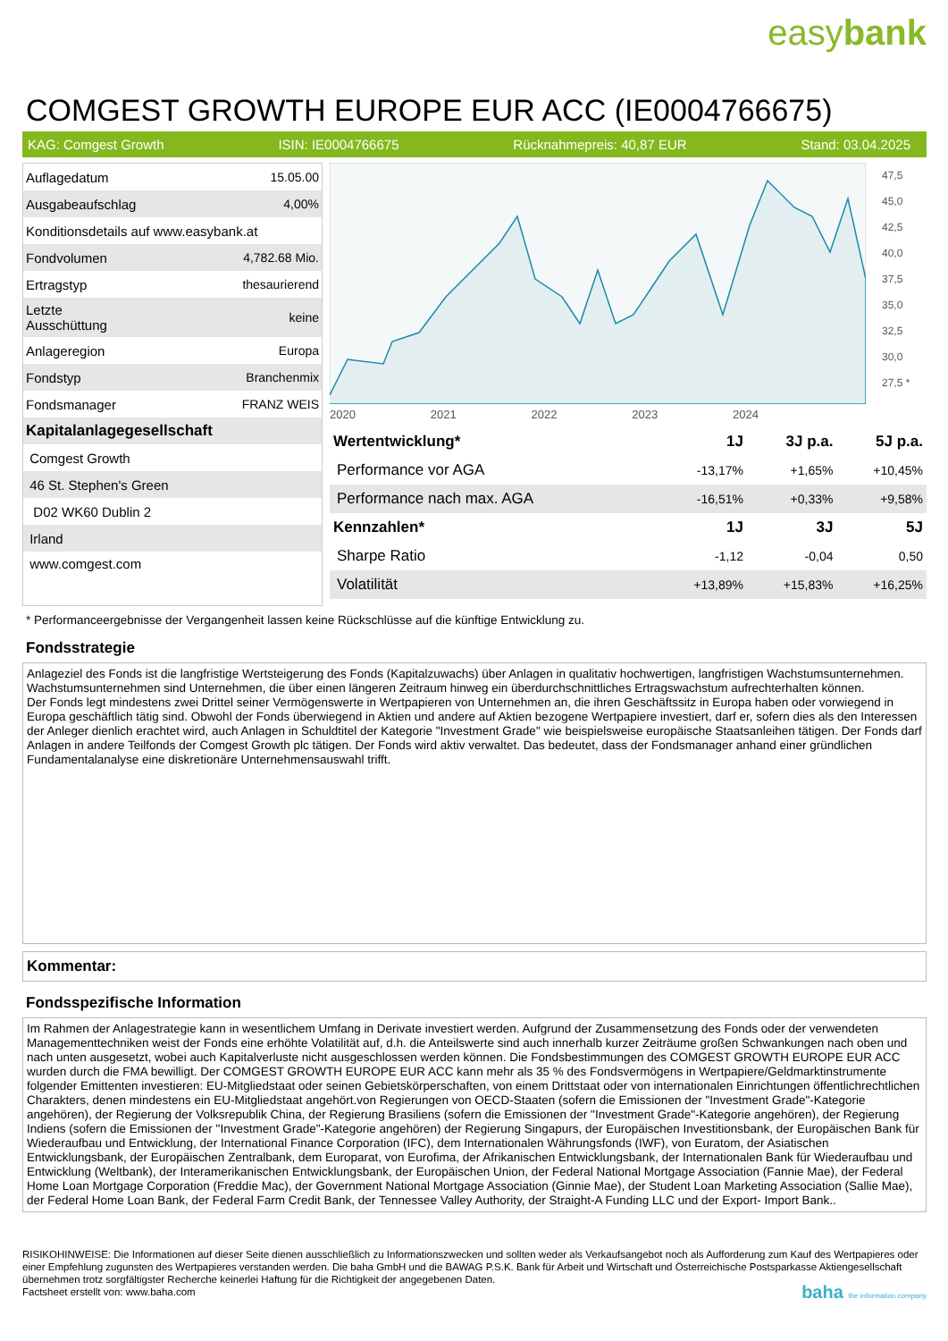easybank
COMGEST GROWTH EUROPE EUR ACC (IE0004766675)
KAG: Comgest Growth ISIN: IE0004766675 Rücknahmepreis: 40,87 EUR Stand: 03.04.2025
| Auflagedatum | 15.05.00 |
| Ausgabeaufschlag | 4,00% |
| Konditionsdetails auf www.easybank.at | |
| Fondvolumen | 4,782.68 Mio. |
| Ertragstyp | thesaurierend |
| Letzte Ausschüttung | keine |
| Anlageregion | Europa |
| Fondstyp | Branchenmix |
| Fondsmanager | FRANZ WEIS |
| Kapitalanlagegesellschaft | |
| Comgest Growth | |
| 46 St. Stephen's Green | |
| D02 WK60 Dublin 2 | |
| Irland | |
| www.comgest.com | |
2020 2021 2022 2023 2024
47,5 45,0 42,5 40,0 37,5 35,0 32,5 30,0 27,5 *
| Wertentwicklung* | 1J | 3J p.a. | 5J p.a. |
| --- | --- | --- | --- |
| Performance vor AGA | -13,17% | +1,65% | +10,45% |
| Performance nach max. AGA | -16,51% | +0,33% | +9,58% |
| Kennzahlen* | 1J | 3J | 5J |
| Sharpe Ratio | -1,12 | -0,04 | 0,50 |
| Volatilität | +13,89% | +15,83% | +16,25% |
* Performanceergebnisse der Vergangenheit lassen keine Rückschlüsse auf die künftige Entwicklung zu.
Fondsstrategie
Anlageziel des Fonds ist die langfristige Wertsteigerung des Fonds (Kapitalzuwachs) über Anlagen in qualitativ hochwertigen, langfristigen Wachstumsunternehmen. Wachstumsunternehmen sind Unternehmen, die über einen längeren Zeitraum hinweg ein überdurchschnittliches Ertragswachstum aufrechterhalten können.
Der Fonds legt mindestens zwei Drittel seiner Vermögenswerte in Wertpapieren von Unternehmen an, die ihren Geschäftssitz in Europa haben oder vorwiegend in Europa geschäftlich tätig sind. Obwohl der Fonds überwiegend in Aktien und andere auf Aktien bezogene Wertpapiere investiert, darf er, sofern dies als den Interessen der Anleger dienlich erachtet wird, auch Anlagen in Schuldtitel der Kategorie "Investment Grade" wie beispielsweise europäische Staatsanleihen tätigen. Der Fonds darf Anlagen in andere Teilfonds der Comgest Growth plc tätigen. Der Fonds wird aktiv verwaltet. Das bedeutet, dass der Fondsmanager anhand einer gründlichen Fundamentalanalyse eine diskretionäre Unternehmensauswahl trifft.
Kommentar:
Fondsspezifische Information
Im Rahmen der Anlagestrategie kann in wesentlichem Umfang in Derivate investiert werden. Aufgrund der Zusammensetzung des Fonds oder der verwendeten Managementtechniken weist der Fonds eine erhöhte Volatilität auf, d.h. die Anteilswerte sind auch innerhalb kurzer Zeiträume großen Schwankungen nach oben und nach unten ausgesetzt, wobei auch Kapitalverluste nicht ausgeschlossen werden können. Die Fondsbestimmungen des COMGEST GROWTH EUROPE EUR ACC wurden durch die FMA bewilligt. Der COMGEST GROWTH EUROPE EUR ACC kann mehr als 35 % des Fondsvermögens in Wertpapiere/Geldmarktinstrumente folgender Emittenten investieren: EU-Mitgliedstaat oder seinen Gebietskörperschaften, von einem Drittstaat oder von internationalen Einrichtungen öffentlichrechtlichen Charakters, denen mindestens ein EU-Mitgliedstaat angehört.von Regierungen von OECD-Staaten (sofern die Emissionen der "Investment Grade"-Kategorie angehören), der Regierung der Volksrepublik China, der Regierung Brasiliens (sofern die Emissionen der "Investment Grade"-Kategorie angehören), der Regierung Indiens (sofern die Emissionen der "Investment Grade"-Kategorie angehören) der Regierung Singapurs, der Europäischen Investitionsbank, der Europäischen Bank für Wiederaufbau und Entwicklung, der International Finance Corporation (IFC), dem Internationalen Währungsfonds (IWF), von Euratom, der Asiatischen Entwicklungsbank, der Europäischen Zentralbank, dem Europarat, von Eurofima, der Afrikanischen Entwicklungsbank, der Internationalen Bank für Wiederaufbau und Entwicklung (Weltbank), der Interamerikanischen Entwicklungsbank, der Europäischen Union, der Federal National Mortgage Association (Fannie Mae), der Federal Home Loan Mortgage Corporation (Freddie Mac), der Government National Mortgage Association (Ginnie Mae), der Student Loan Marketing Association (Sallie Mae), der Federal Home Loan Bank, der Federal Farm Credit Bank, der Tennessee Valley Authority, der Straight-A Funding LLC und der Export- Import Bank..
RISIKOHINWEISE: Die Informationen auf dieser Seite dienen ausschließlich zu Informationszwecken und sollten weder als Verkaufsangebot noch als Aufforderung zum Kauf des Wertpapieres oder einer Empfehlung zugunsten des Wertpapieres verstanden werden. Die baha GmbH und die BAWAG P.S.K. Bank für Arbeit und Wirtschaft und Österreichische Postsparkasse Aktiengesellschaft übernehmen trotz sorgfältigster Recherche keinerlei Haftung für die Richtigkeit der angegebenen Daten.
Factsheet erstellt von: www.baha.com baha the information company